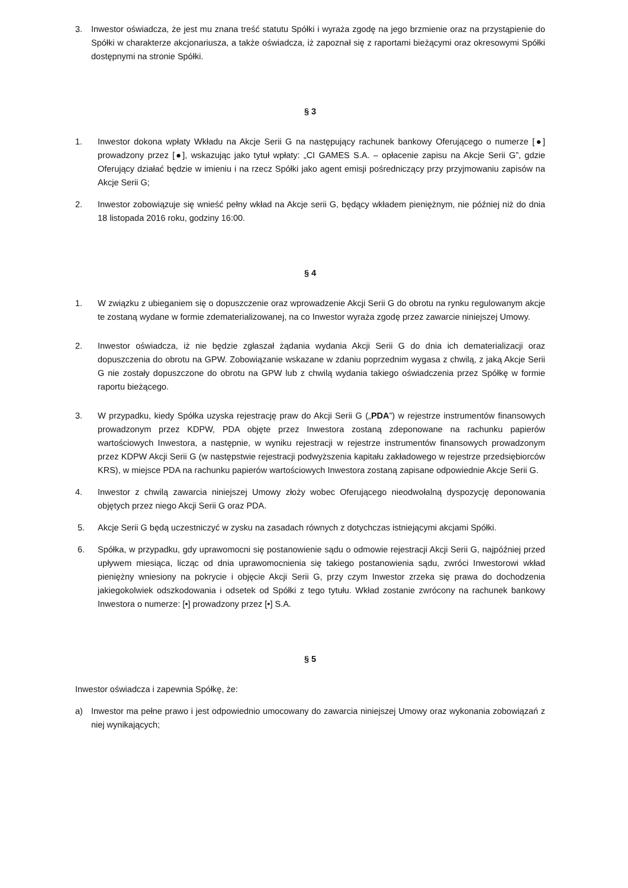3. Inwestor oświadcza, że jest mu znana treść statutu Spółki i wyraża zgodę na jego brzmienie oraz na przystąpienie do Spółki w charakterze akcjonariusza, a także oświadcza, iż zapoznał się z raportami bieżącymi oraz okresowymi Spółki dostępnymi na stronie Spółki.
§ 3
1. Inwestor dokona wpłaty Wkładu na Akcje Serii G na następujący rachunek bankowy Oferującego o numerze [●] prowadzony przez [●], wskazując jako tytuł wpłaty: „CI GAMES S.A. – opłacenie zapisu na Akcje Serii G”, gdzie Oferujący działać będzie w imieniu i na rzecz Spółki jako agent emisji pośredniczący przy przyjmowaniu zapisów na Akcje Serii G;
2. Inwestor zobowiązuje się wnieść pełny wkład na Akcje serii G, będący wkładem pieniężnym, nie później niż do dnia 18 listopada 2016 roku, godziny 16:00.
§ 4
1. W związku z ubieganiem się o dopuszczenie oraz wprowadzenie Akcji Serii G do obrotu na rynku regulowanym akcje te zostaną wydane w formie zdematerializowanej, na co Inwestor wyraża zgodę przez zawarcie niniejszej Umowy.
2. Inwestor oświadcza, iż nie będzie zgłaszał żądania wydania Akcji Serii G do dnia ich dematerializacji oraz dopuszczenia do obrotu na GPW. Zobowiązanie wskazane w zdaniu poprzednim wygasa z chwilą, z jaką Akcje Serii G nie zostały dopuszczone do obrotu na GPW lub z chwilą wydania takiego oświadczenia przez Spółkę w formie raportu bieżącego.
3. W przypadku, kiedy Spółka uzyska rejestrację praw do Akcji Serii G („PDA”) w rejestrze instrumentów finansowych prowadzonym przez KDPW, PDA objęte przez Inwestora zostaną zdeponowane na rachunku papierów wartościowych Inwestora, a następnie, w wyniku rejestracji w rejestrze instrumentów finansowych prowadzonym przez KDPW Akcji Serii G (w następstwie rejestracji podwyższenia kapitału zakładowego w rejestrze przedsiębiorców KRS), w miejsce PDA na rachunku papierów wartościowych Inwestora zostaną zapisane odpowiednie Akcje Serii G.
4. Inwestor z chwilą zawarcia niniejszej Umowy złoży wobec Oferującego nieodwołalną dyspozycję deponowania objętych przez niego Akcji Serii G oraz PDA.
5. Akcje Serii G będą uczestniczyć w zysku na zasadach równych z dotychczas istniejącymi akcjami Spółki.
6. Spółka, w przypadku, gdy uprawomocni się postanowienie sądu o odmowie rejestracji Akcji Serii G, najpóźniej przed upływem miesiąca, licząc od dnia uprawomocnienia się takiego postanowienia sądu, zwróci Inwestorowi wkład pieniężny wniesiony na pokrycie i objęcie Akcji Serii G, przy czym Inwestor zrzeka się prawa do dochodzenia jakiegokolwiek odszkodowania i odsetek od Spółki z tego tytułu. Wkład zostanie zwrócony na rachunek bankowy Inwestora o numerze: [•] prowadzony przez [•] S.A.
§ 5
Inwestor oświadcza i zapewnia Spółkę, że:
a) Inwestor ma pełne prawo i jest odpowiednio umocowany do zawarcia niniejszej Umowy oraz wykonania zobowiązań z niej wynikających;